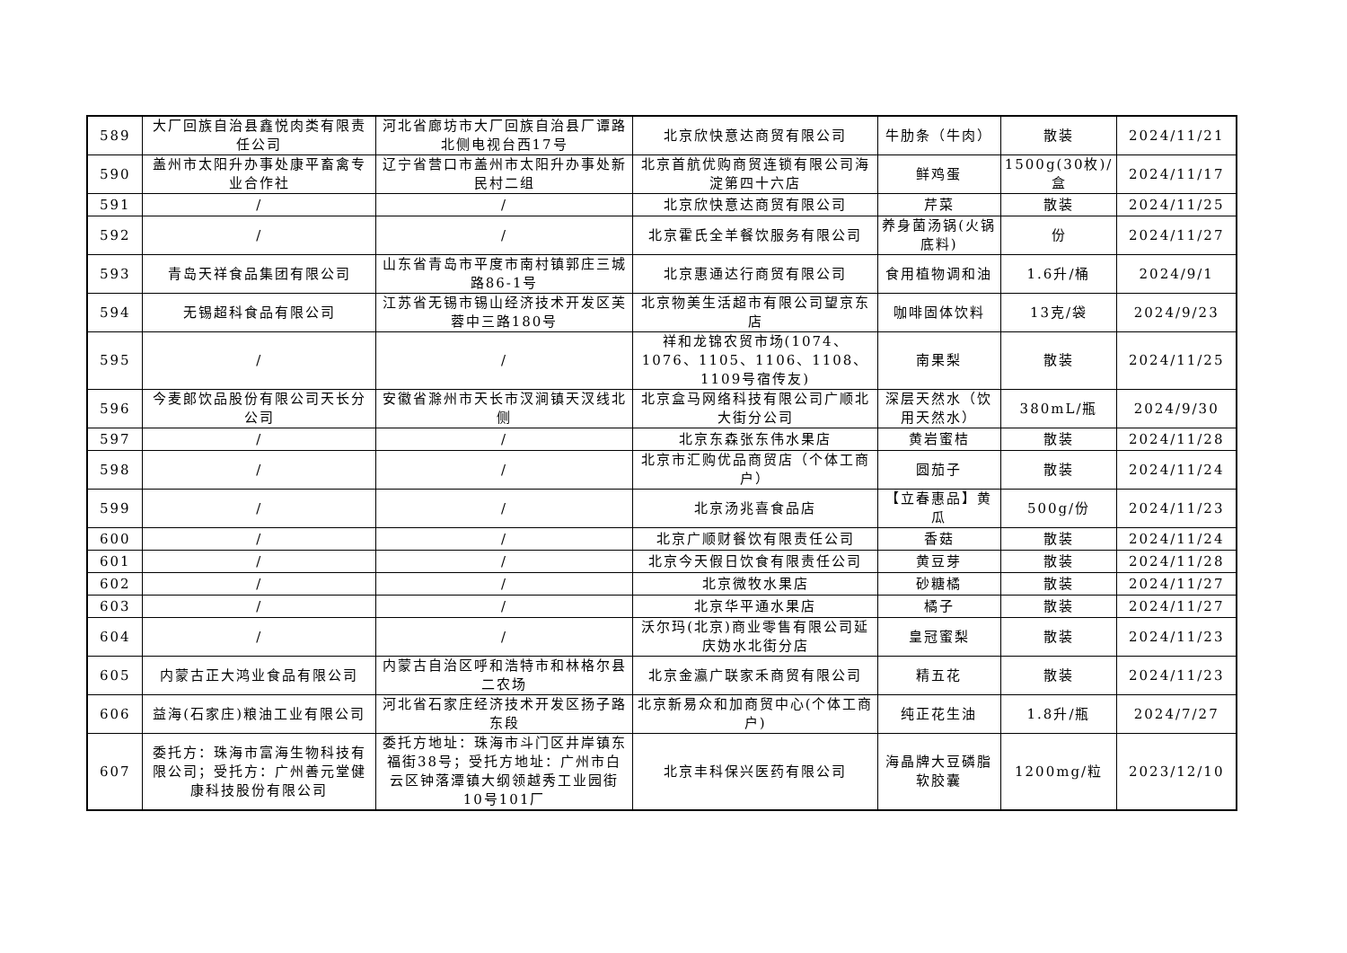| 589 | 大厂回族自治县鑫悦肉类有限责任公司 | 河北省廊坊市大厂回族自治县厂谭路北侧电视台西17号 | 北京欣快意达商贸有限公司 | 牛肋条（牛肉） | 散装 | 2024/11/21 |
| 590 | 盖州市太阳升办事处康平畜禽专业合作社 | 辽宁省营口市盖州市太阳升办事处新民村二组 | 北京首航优购商贸连锁有限公司海淀第四十六店 | 鲜鸡蛋 | 1500g(30枚)/盒 | 2024/11/17 |
| 591 | / | / | 北京欣快意达商贸有限公司 | 芹菜 | 散装 | 2024/11/25 |
| 592 | / | / | 北京霍氏全羊餐饮服务有限公司 | 养身菌汤锅(火锅底料) | 份 | 2024/11/27 |
| 593 | 青岛天祥食品集团有限公司 | 山东省青岛市平度市南村镇郭庄三城路86-1号 | 北京惠通达行商贸有限公司 | 食用植物调和油 | 1.6升/桶 | 2024/9/1 |
| 594 | 无锡超科食品有限公司 | 江苏省无锡市锡山经济技术开发区芙蓉中三路180号 | 北京物美生活超市有限公司望京东店 | 咖啡固体饮料 | 13克/袋 | 2024/9/23 |
| 595 | / | / | 祥和龙锦农贸市场(1074、1076、1105、1106、1108、1109号宿传友) | 南果梨 | 散装 | 2024/11/25 |
| 596 | 今麦郎饮品股份有限公司天长分公司 | 安徽省滁州市天长市汊涧镇天汊线北侧 | 北京盒马网络科技有限公司广顺北大街分公司 | 深层天然水（饮用天然水） | 380mL/瓶 | 2024/9/30 |
| 597 | / | / | 北京东森张东伟水果店 | 黄岩蜜桔 | 散装 | 2024/11/28 |
| 598 | / | / | 北京市汇购优品商贸店（个体工商户） | 圆茄子 | 散装 | 2024/11/24 |
| 599 | / | / | 北京汤兆喜食品店 | 【立春惠品】黄瓜 | 500g/份 | 2024/11/23 |
| 600 | / | / | 北京广顺财餐饮有限责任公司 | 香菇 | 散装 | 2024/11/24 |
| 601 | / | / | 北京今天假日饮食有限责任公司 | 黄豆芽 | 散装 | 2024/11/28 |
| 602 | / | / | 北京微牧水果店 | 砂糖橘 | 散装 | 2024/11/27 |
| 603 | / | / | 北京华平通水果店 | 橘子 | 散装 | 2024/11/27 |
| 604 | / | / | 沃尔玛(北京)商业零售有限公司延庆妫水北街分店 | 皇冠蜜梨 | 散装 | 2024/11/23 |
| 605 | 内蒙古正大鸿业食品有限公司 | 内蒙古自治区呼和浩特市和林格尔县二农场 | 北京金瀛广联家禾商贸有限公司 | 精五花 | 散装 | 2024/11/23 |
| 606 | 益海(石家庄)粮油工业有限公司 | 河北省石家庄经济技术开发区扬子路东段 | 北京新易众和加商贸中心(个体工商户) | 纯正花生油 | 1.8升/瓶 | 2024/7/27 |
| 607 | 委托方：珠海市富海生物科技有限公司；受托方：广州善元堂健康科技股份有限公司 | 委托方地址：珠海市斗门区井岸镇东福街38号；受托方地址：广州市白云区钟落潭镇大纲领越秀工业园街10号101厂 | 北京丰科保兴医药有限公司 | 海晶牌大豆磷脂软胶囊 | 1200mg/粒 | 2023/12/10 |